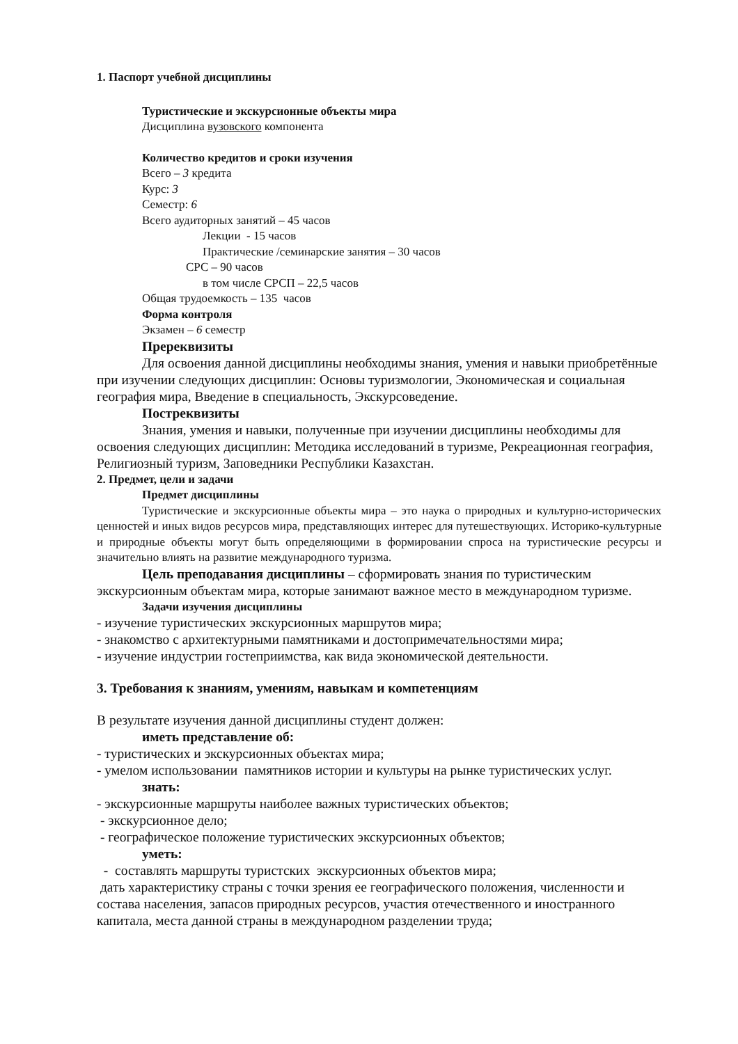1. Паспорт учебной дисциплины
Туристические и экскурсионные объекты мира
Дисциплина вузовского компонента
Количество кредитов и сроки изучения
Всего – 3 кредита
Курс: 3
Семестр: 6
Всего аудиторных занятий – 45 часов
Лекции - 15 часов
Практические /семинарские занятия – 30 часов
СРС – 90 часов
в том числе СРСП – 22,5 часов
Общая трудоемкость – 135 часов
Форма контроля
Экзамен – 6 семестр
Пререквизиты
Для освоения данной дисциплины необходимы знания, умения и навыки приобретённые при изучении следующих дисциплин: Основы туризмологии, Экономическая и социальная география мира, Введение в специальность, Экскурсоведение.
Постреквизиты
Знания, умения и навыки, полученные при изучении дисциплины необходимы для освоения следующих дисциплин: Методика исследований в туризме, Рекреационная география, Религиозный туризм, Заповедники Республики Казахстан.
2. Предмет, цели и задачи
Предмет дисциплины
Туристические и экскурсионные объекты мира – это наука о природных и культурно-исторических ценностей и иных видов ресурсов мира, представляющих интерес для путешествующих. Историко-культурные и природные объекты могут быть определяющими в формировании спроса на туристические ресурсы и значительно влиять на развитие международного туризма.
Цель преподавания дисциплины – сформировать знания по туристическим экскурсионным объектам мира, которые занимают важное место в международном туризме.
Задачи изучения дисциплины
- изучение туристических экскурсионных маршрутов мира;
- знакомство с архитектурными памятниками и достопримечательностями мира;
- изучение индустрии гостеприимства, как вида экономической деятельности.
3. Требования к знаниям, умениям, навыкам и компетенциям
В результате изучения данной дисциплины студент должен:
иметь представление об:
- туристических и экскурсионных объектах мира;
- умелом использовании памятников истории и культуры на рынке туристических услуг.
знать:
- экскурсионные маршруты наиболее важных туристических объектов;
- экскурсионное дело;
- географическое положение туристических экскурсионных объектов;
уметь:
- составлять маршруты туристских экскурсионных объектов мира;
дать характеристику страны с точки зрения ее географического положения, численности и состава населения, запасов природных ресурсов, участия отечественного и иностранного капитала, места данной страны в международном разделении труда;